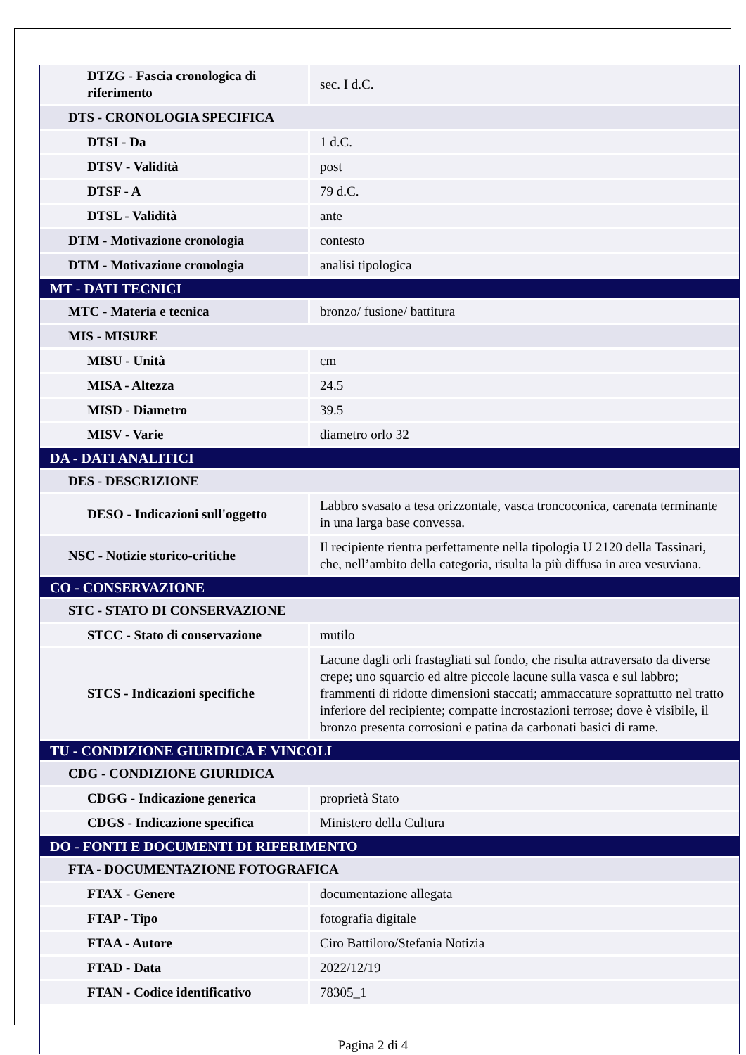| DTZG - Fascia cronologica di riferimento | sec. I d.C. |
| DTS - CRONOLOGIA SPECIFICA | |
| DTSI - Da | 1 d.C. |
| DTSV - Validità | post |
| DTSF - A | 79 d.C. |
| DTSL - Validità | ante |
| DTM - Motivazione cronologia | contesto |
| DTM - Motivazione cronologia | analisi tipologica |
| MT - DATI TECNICI | |
| MTC - Materia e tecnica | bronzo/ fusione/ battitura |
| MIS - MISURE | |
| MISU - Unità | cm |
| MISA - Altezza | 24.5 |
| MISD - Diametro | 39.5 |
| MISV - Varie | diametro orlo 32 |
| DA - DATI ANALITICI | |
| DES - DESCRIZIONE | |
| DESO - Indicazioni sull'oggetto | Labbro svasato a tesa orizzontale, vasca troncoconica, carenata terminante in una larga base convessa. |
| NSC - Notizie storico-critiche | Il recipiente rientra perfettamente nella tipologia U 2120 della Tassinari, che, nell’ambito della categoria, risulta la più diffusa in area vesuviana. |
| CO - CONSERVAZIONE | |
| STC - STATO DI CONSERVAZIONE | |
| STCC - Stato di conservazione | mutilo |
| STCS - Indicazioni specifiche | Lacune dagli orli frastagliati sul fondo, che risulta attraversato da diverse crepe; uno squarcio ed altre piccole lacune sulla vasca e sul labbro; frammenti di ridotte dimensioni staccati; ammaccature soprattutto nel tratto inferiore del recipiente; compatte incrostazioni terrose; dove è visibile, il bronzo presenta corrosioni e patina da carbonati basici di rame. |
| TU - CONDIZIONE GIURIDICA E VINCOLI | |
| CDG - CONDIZIONE GIURIDICA | |
| CDGG - Indicazione generica | proprietà Stato |
| CDGS - Indicazione specifica | Ministero della Cultura |
| DO - FONTI E DOCUMENTI DI RIFERIMENTO | |
| FTA - DOCUMENTAZIONE FOTOGRAFICA | |
| FTAX - Genere | documentazione allegata |
| FTAP - Tipo | fotografia digitale |
| FTAA - Autore | Ciro Battiloro/Stefania Notizia |
| FTAD - Data | 2022/12/19 |
| FTAN - Codice identificativo | 78305_1 |
Pagina 2 di 4